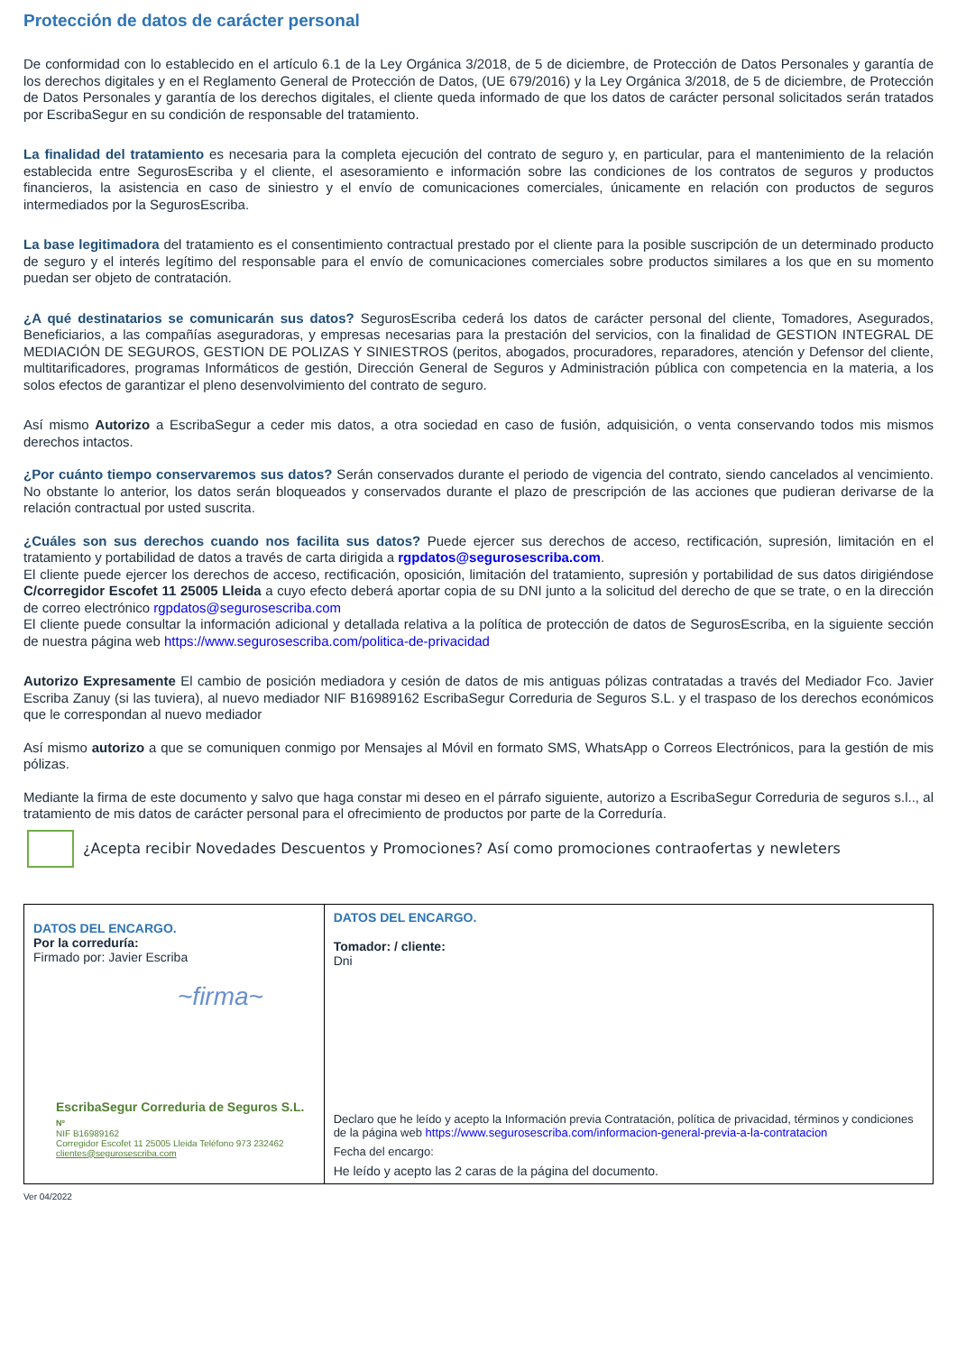Protección de datos de carácter personal
De conformidad con lo establecido en el artículo 6.1 de la Ley Orgánica 3/2018, de 5 de diciembre, de Protección de Datos Personales y garantía de los derechos digitales y en el Reglamento General de Protección de Datos, (UE 679/2016) y la Ley Orgánica 3/2018, de 5 de diciembre, de Protección de Datos Personales y garantía de los derechos digitales, el cliente queda informado de que los datos de carácter personal solicitados serán tratados por EscribaSegur en su condición de responsable del tratamiento.
La finalidad del tratamiento es necesaria para la completa ejecución del contrato de seguro y, en particular, para el mantenimiento de la relación establecida entre SegurosEscriba y el cliente, el asesoramiento e información sobre las condiciones de los contratos de seguros y productos financieros, la asistencia en caso de siniestro y el envío de comunicaciones comerciales, únicamente en relación con productos de seguros intermediados por la SegurosEscriba.
La base legitimadora del tratamiento es el consentimiento contractual prestado por el cliente para la posible suscripción de un determinado producto de seguro y el interés legítimo del responsable para el envío de comunicaciones comerciales sobre productos similares a los que en su momento puedan ser objeto de contratación.
¿A qué destinatarios se comunicarán sus datos? SegurosEscriba cederá los datos de carácter personal del cliente, Tomadores, Asegurados, Beneficiarios, a las compañías aseguradoras, y empresas necesarias para la prestación del servicios, con la finalidad de GESTION INTEGRAL DE MEDIACIÓN DE SEGUROS, GESTION DE POLIZAS Y SINIESTROS (peritos, abogados, procuradores, reparadores, atención y Defensor del cliente, multitarificadores, programas Informáticos de gestión, Dirección General de Seguros y Administración pública con competencia en la materia, a los solos efectos de garantizar el pleno desenvolvimiento del contrato de seguro.
Así mismo Autorizo a EscribaSegur a ceder mis datos, a otra sociedad en caso de fusión, adquisición, o venta conservando todos mis mismos derechos intactos.
¿Por cuánto tiempo conservaremos sus datos? Serán conservados durante el periodo de vigencia del contrato, siendo cancelados al vencimiento. No obstante lo anterior, los datos serán bloqueados y conservados durante el plazo de prescripción de las acciones que pudieran derivarse de la relación contractual por usted suscrita.
¿Cuáles son sus derechos cuando nos facilita sus datos? Puede ejercer sus derechos de acceso, rectificación, supresión, limitación en el tratamiento y portabilidad de datos a través de carta dirigida a rgpdatos@segurosescriba.com.
El cliente puede ejercer los derechos de acceso, rectificación, oposición, limitación del tratamiento, supresión y portabilidad de sus datos dirigiéndose C/corregidor Escofet 11 25005 Lleida a cuyo efecto deberá aportar copia de su DNI junto a la solicitud del derecho de que se trate, o en la dirección de correo electrónico rgpdatos@segurosescriba.com
El cliente puede consultar la información adicional y detallada relativa a la política de protección de datos de SegurosEscriba, en la siguiente sección de nuestra página web https://www.segurosescriba.com/politica-de-privacidad
Autorizo Expresamente El cambio de posición mediadora y cesión de datos de mis antiguas pólizas contratadas a través del Mediador Fco. Javier Escriba Zanuy (si las tuviera), al nuevo mediador NIF B16989162 EscribaSegur Correduria de Seguros S.L. y el traspaso de los derechos económicos que le correspondan al nuevo mediador
Así mismo autorizo a que se comuniquen conmigo por Mensajes al Móvil en formato SMS, WhatsApp o Correos Electrónicos, para la gestión de mis pólizas.
Mediante la firma de este documento y salvo que haga constar mi deseo en el párrafo siguiente, autorizo a EscribaSegur Correduria de seguros s.l.., al tratamiento de mis datos de carácter personal para el ofrecimiento de productos por parte de la Correduría.
¿Acepta recibir Novedades Descuentos y Promociones? Así como promociones contraofertas y newleters
| DATOS DEL ENCARGO. Por la correduría: Firmado por: Javier Escriba ~firma~ EscribaSegur Correduria de Seguros S.L. Nº NIF B16989162 Corregidor Escofet 11 25005 Lleida Teléfono 973 232462 clientes@segurosescriba.com | DATOS DEL ENCARGO. Tomador: / cliente: Dni Declaro que he leído y acepto la Información previa Contratación, política de privacidad, términos y condiciones de la página web https://www.segurosescriba.com/informacion-general-previa-a-la-contratacion Fecha del encargo: He leído y acepto las 2 caras de la página del documento. |
Ver 04/2022